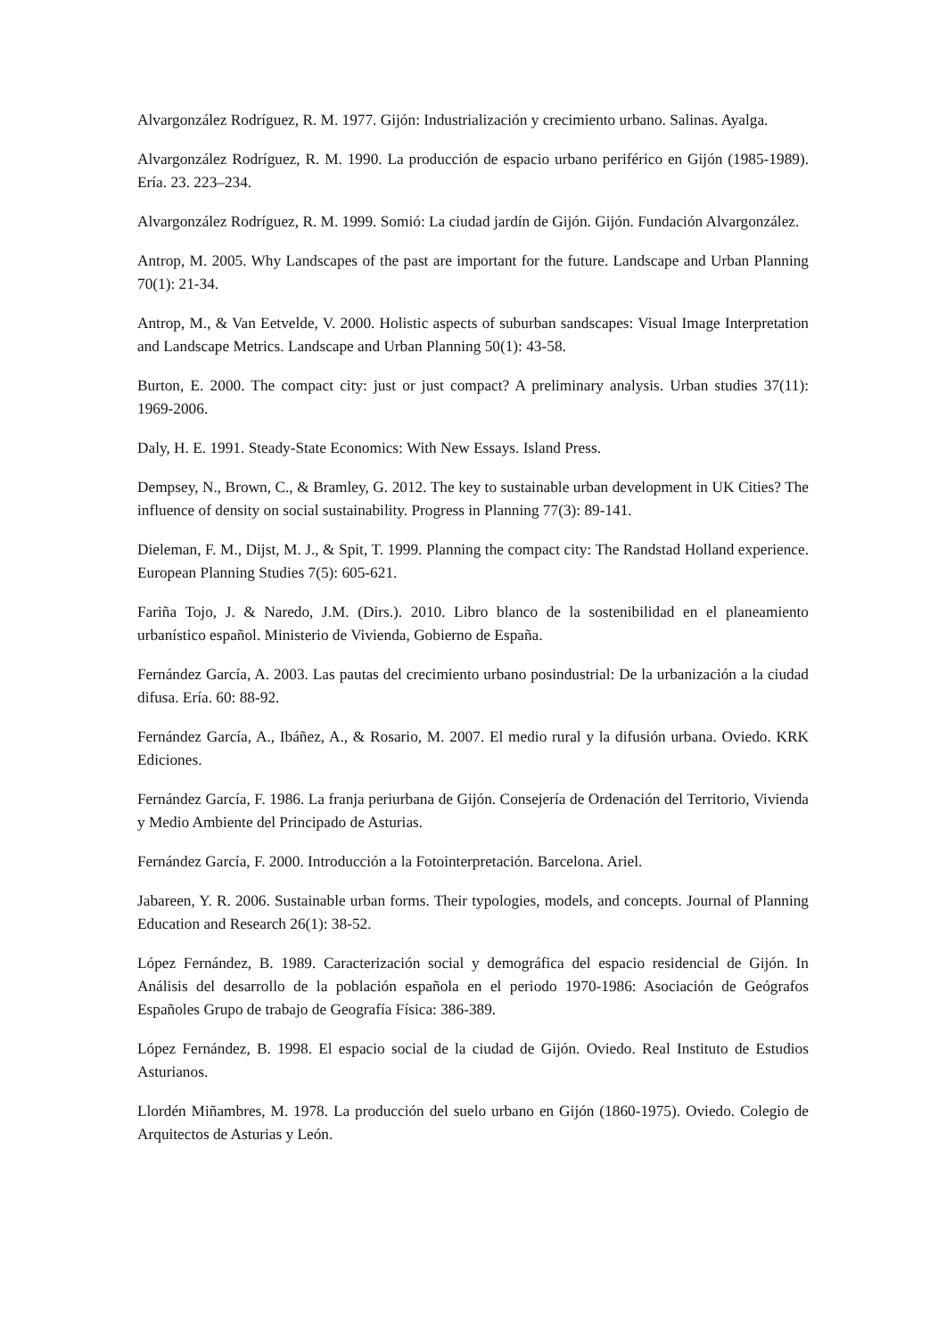Alvargonzález Rodríguez, R. M. 1977. Gijón: Industrialización y crecimiento urbano. Salinas. Ayalga.
Alvargonzález Rodríguez, R. M. 1990. La producción de espacio urbano periférico en Gijón (1985-1989). Ería. 23. 223–234.
Alvargonzález Rodríguez, R. M. 1999. Somió: La ciudad jardín de Gijón. Gijón. Fundación Alvargonzález.
Antrop, M. 2005. Why Landscapes of the past are important for the future. Landscape and Urban Planning 70(1): 21-34.
Antrop, M., & Van Eetvelde, V. 2000. Holistic aspects of suburban sandscapes: Visual Image Interpretation and Landscape Metrics. Landscape and Urban Planning 50(1): 43-58.
Burton, E. 2000. The compact city: just or just compact? A preliminary analysis. Urban studies 37(11): 1969-2006.
Daly, H. E. 1991. Steady-State Economics: With New Essays. Island Press.
Dempsey, N., Brown, C., & Bramley, G. 2012. The key to sustainable urban development in UK Cities? The influence of density on social sustainability. Progress in Planning 77(3): 89-141.
Dieleman, F. M., Dijst, M. J., & Spit, T. 1999. Planning the compact city: The Randstad Holland experience. European Planning Studies 7(5): 605-621.
Fariña Tojo, J. & Naredo, J.M. (Dirs.). 2010. Libro blanco de la sostenibilidad en el planeamiento urbanístico español. Ministerio de Vivienda, Gobierno de España.
Fernández García, A. 2003. Las pautas del crecimiento urbano posindustrial: De la urbanización a la ciudad difusa. Ería. 60: 88-92.
Fernández García, A., Ibáñez, A., & Rosario, M. 2007. El medio rural y la difusión urbana. Oviedo. KRK Ediciones.
Fernández García, F. 1986. La franja periurbana de Gijón. Consejería de Ordenación del Territorio, Vivienda y Medio Ambiente del Principado de Asturias.
Fernández García, F. 2000. Introducción a la Fotointerpretación. Barcelona. Ariel.
Jabareen, Y. R. 2006. Sustainable urban forms. Their typologies, models, and concepts. Journal of Planning Education and Research 26(1): 38-52.
López Fernández, B. 1989. Caracterización social y demográfica del espacio residencial de Gijón. In Análisis del desarrollo de la población española en el periodo 1970-1986: Asociación de Geógrafos Españoles Grupo de trabajo de Geografía Física: 386-389.
López Fernández, B. 1998. El espacio social de la ciudad de Gijón. Oviedo. Real Instituto de Estudios Asturianos.
Llordén Miñambres, M. 1978. La producción del suelo urbano en Gijón (1860-1975). Oviedo. Colegio de Arquitectos de Asturias y León.